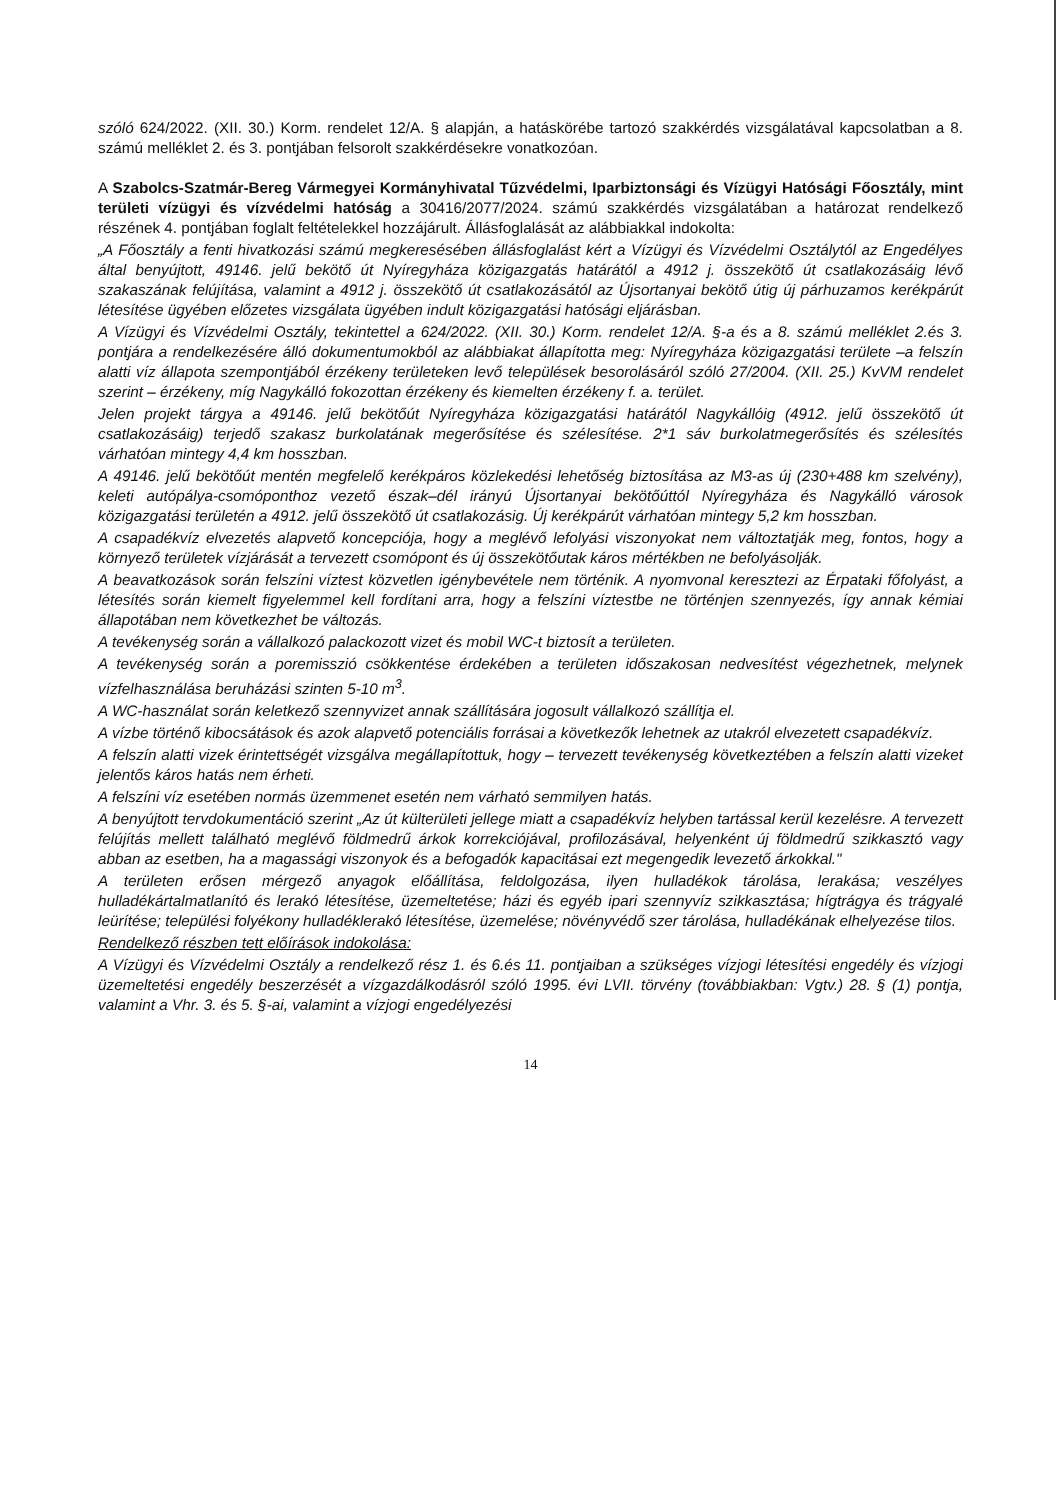szóló 624/2022. (XII. 30.) Korm. rendelet 12/A. § alapján, a hatáskörébe tartozó szakkérdés vizsgálatával kapcsolatban a 8. számú melléklet 2. és 3. pontjában felsorolt szakkérdésekre vonatkozóan.
A Szabolcs-Szatmár-Bereg Vármegyei Kormányhivatal Tűzvédelmi, Iparbiztonsági és Vízügyi Hatósági Főosztály, mint területi vízügyi és vízvédelmi hatóság a 30416/2077/2024. számú szakkérdés vizsgálatában a határozat rendelkező részének 4. pontjában foglalt feltételekkel hozzájárult. Állásfoglalását az alábbiakkal indokolta:
„A Főosztály a fenti hivatkozási számú megkeresésében állásfoglalást kért a Vízügyi és Vízvédelmi Osztálytól az Engedélyes által benyújtott, 49146. jelű bekötő út Nyíregyháza közigazgatás határától a 4912 j. összekötő út csatlakozásáig lévő szakaszának felújítása, valamint a 4912 j. összekötő út csatlakozásától az Újsortanyai bekötő útig új párhuzamos kerékpárút létesítése ügyében előzetes vizsgálata ügyében indult közigazgatási hatósági eljárásban.
A Vízügyi és Vízvédelmi Osztály, tekintettel a 624/2022. (XII. 30.) Korm. rendelet 12/A. §-a és a 8. számú melléklet 2.és 3. pontjára a rendelkezésére álló dokumentumokból az alábbiakat állapította meg: Nyíregyháza közigazgatási területe –a felszín alatti víz állapota szempontjából érzékeny területeken levő települések besorolásáról szóló 27/2004. (XII. 25.) KvVM rendelet szerint – érzékeny, míg Nagykálló fokozottan érzékeny és kiemelten érzékeny f. a. terület.
Jelen projekt tárgya a 49146. jelű bekötőút Nyíregyháza közigazgatási határától Nagykállóig (4912. jelű összekötő út csatlakozásáig) terjedő szakasz burkolatának megerősítése és szélesítése. 2*1 sáv burkolatmegerősítés és szélesítés várhatóan mintegy 4,4 km hosszban.
A 49146. jelű bekötőút mentén megfelelő kerékpáros közlekedési lehetőség biztosítása az M3-as új (230+488 km szelvény), keleti autópálya-csomóponthoz vezető észak–dél irányú Újsortanyai bekötőúttól Nyíregyháza és Nagykálló városok közigazgatási területén a 4912. jelű összekötő út csatlakozásig. Új kerékpárút várhatóan mintegy 5,2 km hosszban.
A csapadékvíz elvezetés alapvető koncepciója, hogy a meglévő lefolyási viszonyokat nem változtatják meg, fontos, hogy a környező területek vízjárását a tervezett csomópont és új összekötőutak káros mértékben ne befolyásolják.
A beavatkozások során felszíni víztest közvetlen igénybevétele nem történik. A nyomvonal keresztezi az Érpataki főfolyást, a létesítés során kiemelt figyelemmel kell fordítani arra, hogy a felszíni víztestbe ne történjen szennyezés, így annak kémiai állapotában nem következhet be változás.
A tevékenység során a vállalkozó palackozott vizet és mobil WC-t biztosít a területen.
A tevékenység során a poremisszió csökkentése érdekében a területen időszakosan nedvesítést végezhetnek, melynek vízfelhasználása beruházási szinten 5-10 m<sup>3</sup>.
A WC-használat során keletkező szennyvizet annak szállítására jogosult vállalkozó szállítja el.
A vízbe történő kibocsátások és azok alapvető potenciális forrásai a következők lehetnek az utakról elvezetett csapadékvíz.
A felszín alatti vizek érintettségét vizsgálva megállapítottuk, hogy – tervezett tevékenység következtében a felszín alatti vizeket jelentős káros hatás nem érheti.
A felszíni víz esetében normás üzemmenet esetén nem várható semmilyen hatás.
A benyújtott tervdokumentáció szerint „Az út külterületi jellege miatt a csapadékvíz helyben tartással kerül kezelésre. A tervezett felújítás mellett található meglévő földmedrű árkok korrekciójával, profilozásával, helyenként új földmedrű szikkasztó vagy abban az esetben, ha a magassági viszonyok és a befogadók kapacitásai ezt megengedik levezető árkokkal."
A területen erősen mérgező anyagok előállítása, feldolgozása, ilyen hulladékok tárolása, lerakása; veszélyes hulladékártalmatlanító és lerakó létesítése, üzemeltetése; házi és egyéb ipari szennyvíz szikkasztása; hígtrágya és trágyalé leürítése; települési folyékony hulladéklerakó létesítése, üzemelése; növényvédő szer tárolása, hulladékának elhelyezése tilos.
Rendelkező részben tett előírások indokolása:
A Vízügyi és Vízvédelmi Osztály a rendelkező rész 1. és 6.és 11. pontjaiban a szükséges vízjogi létesítési engedély és vízjogi üzemeltetési engedély beszerzését a vízgazdálkodásról szóló 1995. évi LVII. törvény (továbbiakban: Vgtv.) 28. § (1) pontja, valamint a Vhr. 3. és 5. §-ai, valamint a vízjogi engedélyezési
14